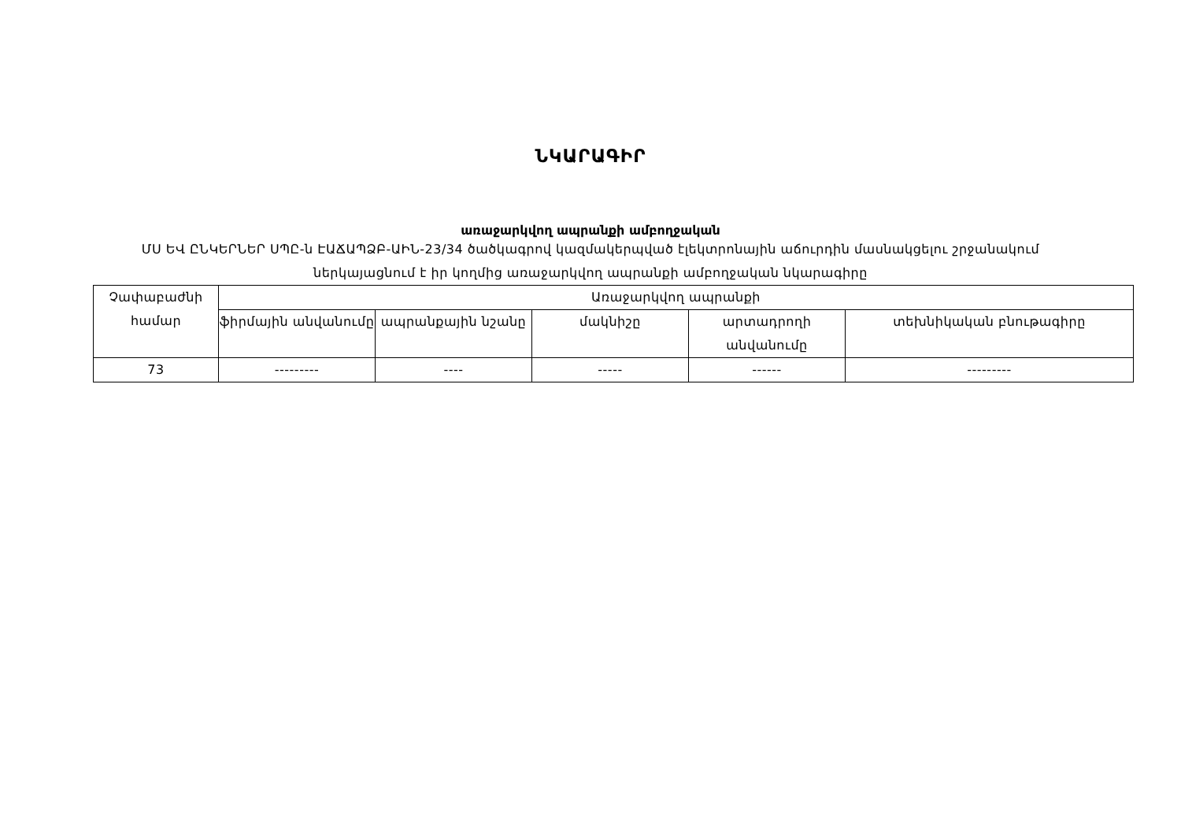ՆԿԱՐԱԳԻՐ
առաջարկվող ապրանքի ամբողջական
ՄՍ ԵՎ ԸՆԿԵՐՆԵՐ ՍՊԸ-ն ԷԱՃԱՊՁԲ-ԱԻՆ-23/34 ծածկագրով կազմակերպված էլեկտրոնային աճուրդին մասնակցելու շրջանակում ներկայացնում է իր կողմից առաջարկվող ապրանքի ամբողջական նկարագիրը
| Չափաբաժնի համար | Առաջարկվող ապրանքի | | | | |
| --- | --- | --- | --- | --- | --- |
| | ֆիրմային անվանումը | ապրանքային նշանը | մակնիշը | արտադրողի անվանումը | տեխնիկական բնութագիրը |
| 73 | --------- | ---- | ----- | ------ | --------- |